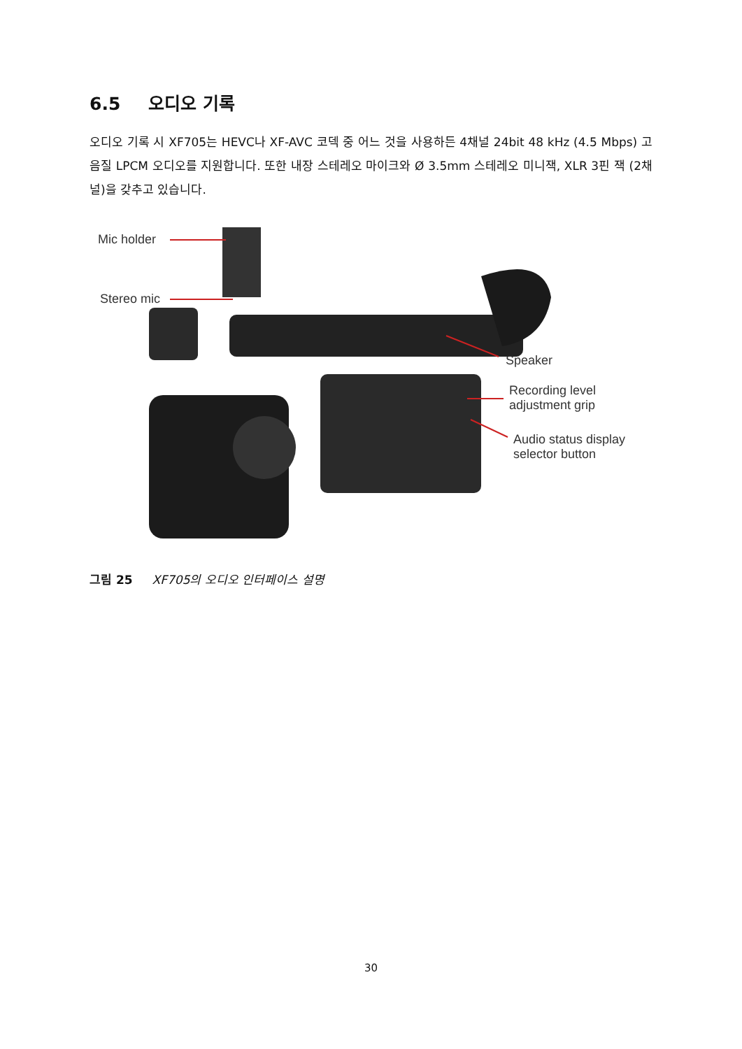6.5 오디오 기록
오디오 기록 시 XF705는 HEVC나 XF-AVC 코덱 중 어느 것을 사용하든 4채널 24bit 48 kHz (4.5 Mbps) 고음질 LPCM 오디오를 지원합니다. 또한 내장 스테레오 마이크와 Ø 3.5mm 스테레오 미니잭, XLR 3핀 잭 (2채널)을 갖추고 있습니다.
Mic holder
Stereo mic
Speaker
Recording level
adjustment grip
Audio status display
selector button
그림 25 XF705의 오디오 인터페이스 설명
30